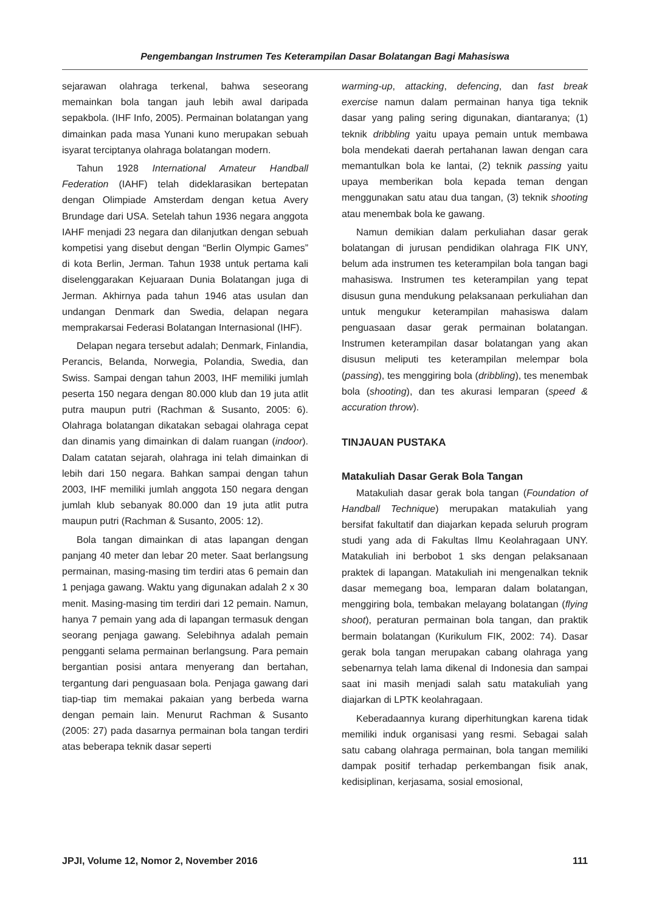Pengembangan Instrumen Tes Keterampilan Dasar Bolatangan Bagi Mahasiswa
sejarawan olahraga terkenal, bahwa seseorang memainkan bola tangan jauh lebih awal daripada sepakbola. (IHF Info, 2005). Permainan bolatangan yang dimainkan pada masa Yunani kuno merupakan sebuah isyarat terciptanya olahraga bolatangan modern.
Tahun 1928 International Amateur Handball Federation (IAHF) telah dideklarasikan bertepatan dengan Olimpiade Amsterdam dengan ketua Avery Brundage dari USA. Setelah tahun 1936 negara anggota IAHF menjadi 23 negara dan dilanjutkan dengan sebuah kompetisi yang disebut dengan “Berlin Olympic Games” di kota Berlin, Jerman. Tahun 1938 untuk pertama kali diselenggarakan Kejuaraan Dunia Bolatangan juga di Jerman. Akhirnya pada tahun 1946 atas usulan dan undangan Denmark dan Swedia, delapan negara memprakarsai Federasi Bolatangan Internasional (IHF).
Delapan negara tersebut adalah; Denmark, Finlandia, Perancis, Belanda, Norwegia, Polandia, Swedia, dan Swiss. Sampai dengan tahun 2003, IHF memiliki jumlah peserta 150 negara dengan 80.000 klub dan 19 juta atlit putra maupun putri (Rachman & Susanto, 2005: 6). Olahraga bolatangan dikatakan sebagai olahraga cepat dan dinamis yang dimainkan di dalam ruangan (indoor). Dalam catatan sejarah, olahraga ini telah dimainkan di lebih dari 150 negara. Bahkan sampai dengan tahun 2003, IHF memiliki jumlah anggota 150 negara dengan jumlah klub sebanyak 80.000 dan 19 juta atlit putra maupun putri (Rachman & Susanto, 2005: 12).
Bola tangan dimainkan di atas lapangan dengan panjang 40 meter dan lebar 20 meter. Saat berlangsung permainan, masing-masing tim terdiri atas 6 pemain dan 1 penjaga gawang. Waktu yang digunakan adalah 2 x 30 menit. Masing-masing tim terdiri dari 12 pemain. Namun, hanya 7 pemain yang ada di lapangan termasuk dengan seorang penjaga gawang. Selebihnya adalah pemain pengganti selama permainan berlangsung. Para pemain bergantian posisi antara menyerang dan bertahan, tergantung dari penguasaan bola. Penjaga gawang dari tiap-tiap tim memakai pakaian yang berbeda warna dengan pemain lain. Menurut Rachman & Susanto (2005: 27) pada dasarnya permainan bola tangan terdiri atas beberapa teknik dasar seperti
warming-up, attacking, defencing, dan fast break exercise namun dalam permainan hanya tiga teknik dasar yang paling sering digunakan, diantaranya; (1) teknik dribbling yaitu upaya pemain untuk membawa bola mendekati daerah pertahanan lawan dengan cara memantulkan bola ke lantai, (2) teknik passing yaitu upaya memberikan bola kepada teman dengan menggunakan satu atau dua tangan, (3) teknik shooting atau menembak bola ke gawang.
Namun demikian dalam perkuliahan dasar gerak bolatangan di jurusan pendidikan olahraga FIK UNY, belum ada instrumen tes keterampilan bola tangan bagi mahasiswa. Instrumen tes keterampilan yang tepat disusun guna mendukung pelaksanaan perkuliahan dan untuk mengukur keterampilan mahasiswa dalam penguasaan dasar gerak permainan bolatangan. Instrumen keterampilan dasar bolatangan yang akan disusun meliputi tes keterampilan melempar bola (passing), tes menggiring bola (dribbling), tes menembak bola (shooting), dan tes akurasi lemparan (speed & accuration throw).
TINJAUAN PUSTAKA
Matakuliah Dasar Gerak Bola Tangan
Matakuliah dasar gerak bola tangan (Foundation of Handball Technique) merupakan matakuliah yang bersifat fakultatif dan diajarkan kepada seluruh program studi yang ada di Fakultas Ilmu Keolahragaan UNY. Matakuliah ini berbobot 1 sks dengan pelaksanaan praktek di lapangan. Matakuliah ini mengenalkan teknik dasar memegang boa, lemparan dalam bolatangan, menggiring bola, tembakan melayang bolatangan (flying shoot), peraturan permainan bola tangan, dan praktik bermain bolatangan (Kurikulum FIK, 2002: 74). Dasar gerak bola tangan merupakan cabang olahraga yang sebenarnya telah lama dikenal di Indonesia dan sampai saat ini masih menjadi salah satu matakuliah yang diajarkan di LPTK keolahragaan.
Keberadaannya kurang diperhitungkan karena tidak memiliki induk organisasi yang resmi. Sebagai salah satu cabang olahraga permainan, bola tangan memiliki dampak positif terhadap perkembangan fisik anak, kedisiplinan, kerjasama, sosial emosional,
JPJI, Volume 12, Nomor 2, November 2016 111